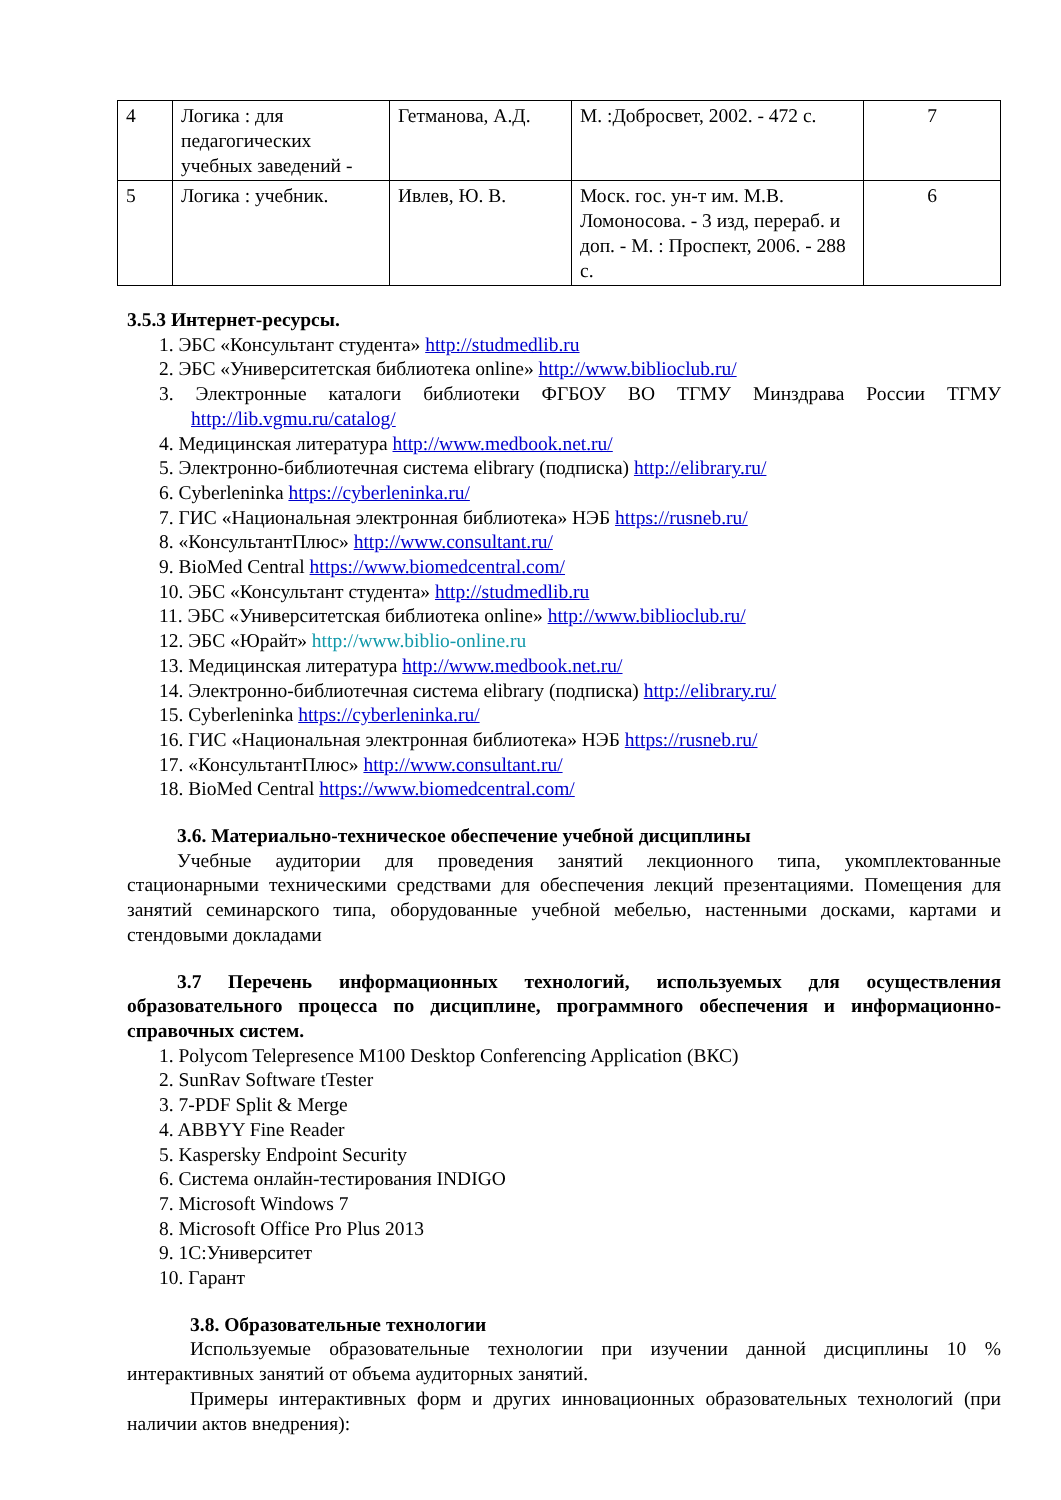| 4 | Логика : для педагогических учебных заведений - | Гетманова, А.Д. | М. :Добросвет, 2002. - 472 с. | 7 |
| 5 | Логика : учебник. | Ивлев, Ю. В. | Моск. гос. ун-т им. М.В. Ломоносова. - 3 изд, перераб. и доп. - М. : Проспект, 2006. - 288 с. | 6 |
3.5.3 Интернет-ресурсы.
1. ЭБС «Консультант студента» http://studmedlib.ru
2. ЭБС «Университетская библиотека online» http://www.biblioclub.ru/
3. Электронные каталоги библиотеки ФГБОУ ВО ТГМУ Минздрава России ТГМУ http://lib.vgmu.ru/catalog/
4. Медицинская литература http://www.medbook.net.ru/
5. Электронно-библиотечная система elibrary (подписка) http://elibrary.ru/
6. Cyberleninka https://cyberleninka.ru/
7. ГИС «Национальная электронная библиотека» НЭБ https://rusneb.ru/
8. «КонсультантПлюс» http://www.consultant.ru/
9. BioMed Central https://www.biomedcentral.com/
10. ЭБС «Консультант студента» http://studmedlib.ru
11. ЭБС «Университетская библиотека online» http://www.biblioclub.ru/
12. ЭБС «Юрайт» http://www.biblio-online.ru
13. Медицинская литература http://www.medbook.net.ru/
14. Электронно-библиотечная система elibrary (подписка) http://elibrary.ru/
15. Cyberleninka https://cyberleninka.ru/
16. ГИС «Национальная электронная библиотека» НЭБ https://rusneb.ru/
17. «КонсультантПлюс» http://www.consultant.ru/
18. BioMed Central https://www.biomedcentral.com/
3.6. Материально-техническое обеспечение учебной дисциплины
Учебные аудитории для проведения занятий лекционного типа, укомплектованные стационарными техническими средствами для обеспечения лекций презентациями. Помещения для занятий семинарского типа, оборудованные учебной мебелью, настенными досками, картами и стендовыми докладами
3.7 Перечень информационных технологий, используемых для осуществления образовательного процесса по дисциплине, программного обеспечения и информационно-справочных систем.
1. Polycom Telepresence M100 Desktop Conferencing Application (ВКС)
2. SunRav Software tTester
3. 7-PDF Split & Merge
4. ABBYY Fine Reader
5. Kaspersky Endpoint Security
6. Система онлайн-тестирования INDIGO
7. Microsoft Windows 7
8. Microsoft Office Pro Plus 2013
9. 1С:Университет
10. Гарант
3.8. Образовательные технологии
Используемые образовательные технологии при изучении данной дисциплины 10 % интерактивных занятий от объема аудиторных занятий.
Примеры интерактивных форм и других инновационных образовательных технологий (при наличии актов внедрения):